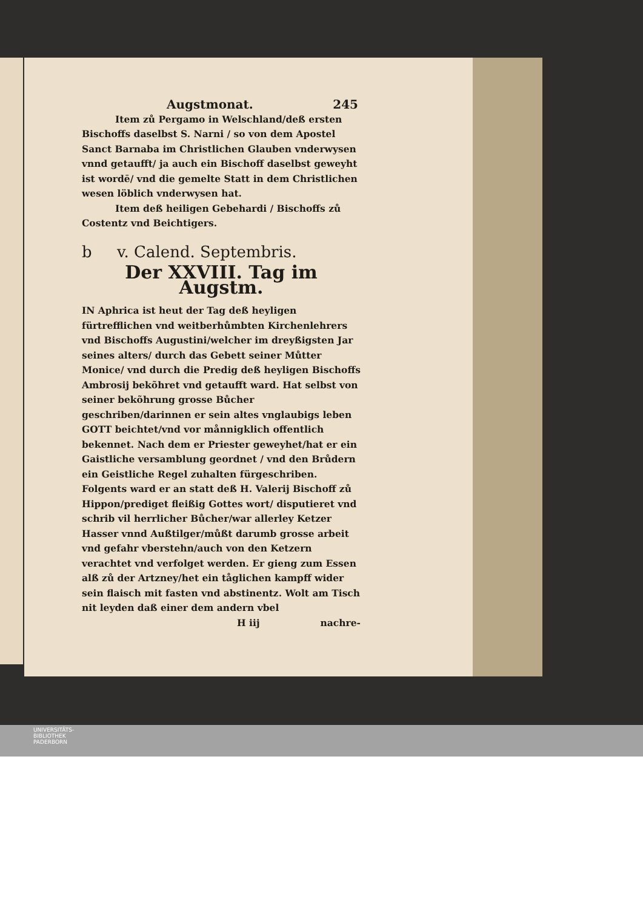Augstmonat. 245
Item zů Pergamo in Welschland/deß ersten Bischoffs daselbst S. Narni / so von dem Apostel Sanct Barnaba im Christlichen Glauben vnderwysen vnnd getaufft/ ja auch ein Bischoff daselbst geweyht ist wordē/ vnd die gemelte Statt in dem Christlichen wesen löblich vnderwysen hat.
Item deß heiligen Gebehardi / Bischoffs zů Costentz vnd Beichtigers.
b v. Calend. Septembris.
Der XXVIII. Tag im Augstm.
IN Aphrica ist heut der Tag deß heyligen fürtrefflichen vnd weitberhůmbten Kirchenlehrers vnd Bischoffs Augustini/welcher im dreyßigsten Jar seines alters/ durch das Gebett seiner Můtter Monice/ vnd durch die Predig deß heyligen Bischoffs Ambrosij bekõhret vnd getaufft ward. Hat selbst von seiner bekõhrung grosse Bůcher geschriben/darinnen er sein altes vnglaubigs leben GOTT beichtet/vnd vor månnigklich offentlich bekennet. Nach dem er Priester geweyhet/hat er ein Gaistliche versamblung geordnet / vnd den Brůdern ein Geistliche Regel zuhalten fürgeschriben. Folgents ward er an statt deß H. Valerij Bischoff zů Hippon/prediget fleißig Gottes wort/ disputieret vnd schrib vil herrlicher Bůcher/war allerley Ketzer Hasser vnnd Außtilger/můßt darumb grosse arbeit vnd gefahr vberstehn/auch von den Ketzern verachtet vnd verfolget werden. Er gieng zum Essen alß zů der Artzney/het ein tåglichen kampff wider sein flaisch mit fasten vnd abstinentz. Wolt am Tisch nit leyden daß einer dem andern vbel
H iij nachre-
UNIVERSITÄTS-
BIBLIOTHEK
PADERBORN